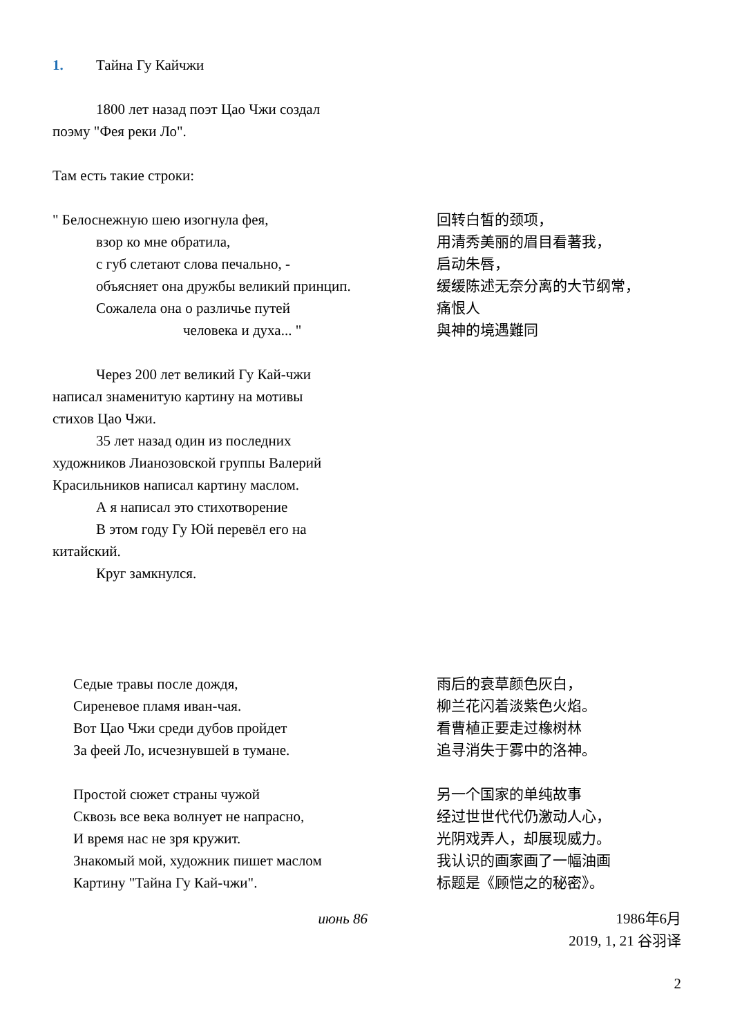1. Тайна Гу Кайчжи
1800 лет назад поэт Цао Чжи создал
поэму "Фея реки Ло".
Там есть такие строки:
" Белоснежную шею изогнула фея,
взор ко мне обратила,
с губ слетают слова печально, -
объясняет она дружбы великий принцип.
Сожалела она о различье путей
человека и духа... "
回转白皙的颈项，
用清秀美丽的眉目看著我，
启动朱唇，
缓缓陈述无奈分离的大节纲常，
痛恨人
與神的境遇難同
Через 200 лет великий Гу Кай-чжи
написал знаменитую картину на мотивы
стихов Цао Чжи.
35 лет назад один из последних
художников Лианозовской группы Валерий
Красильников написал картину маслом.
А я написал это стихотворение
В этом году Гу Юй перевёл его на
китайский.
Круг замкнулся.
Седые травы после дождя,
Сиреневое пламя иван-чая.
Вот Цао Чжи среди дубов пройдет
За феей Ло, исчезнувшей в тумане.
Простой сюжет страны чужой
Сквозь все века волнует не напрасно,
И время нас не зря кружит.
Знакомый мой, художник пишет маслом
Картину "Тайна Гу Кай-чжи".
雨后的衰草颜色灰白，
柳兰花闪着淡紫色火焰。
看曹植正要走过橡树林
追寻消失于雾中的洛神。
另一个国家的单纯故事
经过世世代代仍激动人心，
光阴戏弄人，却展现威力。
我认识的画家画了一幅油画
标题是《顾恺之的秘密》。
июнь 86 1986年6月
2019, 1, 21 谷羽译
2